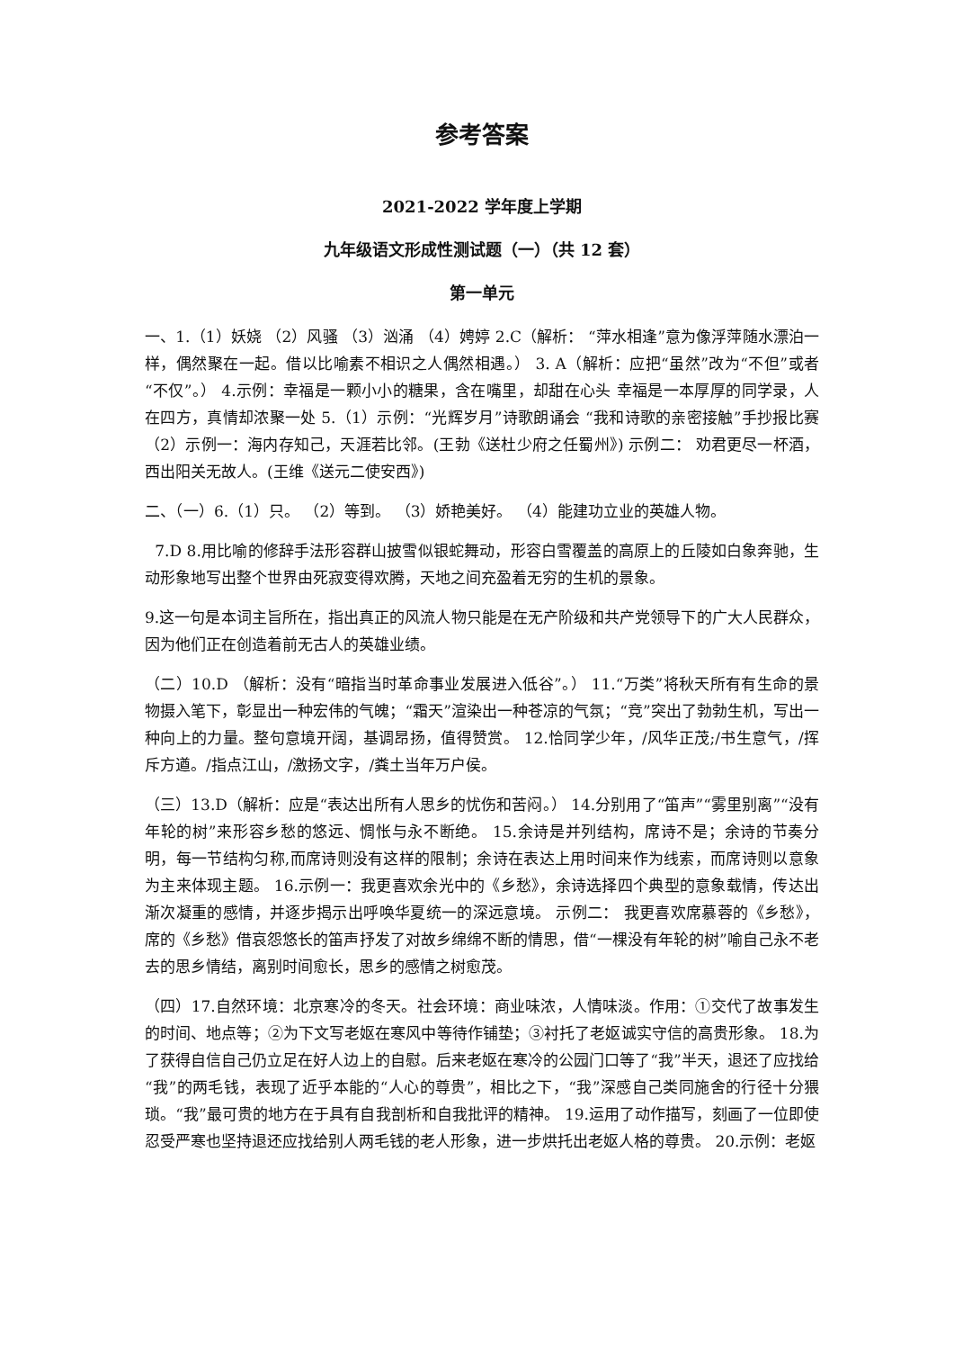参考答案
2021-2022 学年度上学期
九年级语文形成性测试题（一）（共 12 套）
第一单元
一、1.（1）妖娆 （2）风骚 （3）汹涌 （4）娉婷 2.C（解析： “萍水相逢”意为像浮萍随水漂泊一样，偶然聚在一起。借以比喻素不相识之人偶然相遇。） 3. A（解析：应把“虽然”改为“不但”或者“不仅”。） 4.示例：幸福是一颗小小的糖果，含在嘴里，却甜在心头 幸福是一本厚厚的同学录，人在四方，真情却浓聚一处 5.（1）示例：“光辉岁月”诗歌朗诵会 “我和诗歌的亲密接触”手抄报比赛 （2）示例一：海内存知己，天涯若比邻。(王勃《送杜少府之任蜀州》) 示例二： 劝君更尽一杯酒，西出阳关无故人。(王维《送元二使安西》)
二、（一）6.（1）只。 （2）等到。 （3）娇艳美好。 （4）能建功立业的英雄人物。
7.D 8.用比喻的修辞手法形容群山披雪似银蛇舞动，形容白雪覆盖的高原上的丘陵如白象奔驰，生动形象地写出整个世界由死寂变得欢腾，天地之间充盈着无穷的生机的景象。
9.这一句是本词主旨所在，指出真正的风流人物只能是在无产阶级和共产党领导下的广大人民群众，因为他们正在创造着前无古人的英雄业绩。
（二）10.D （解析：没有“暗指当时革命事业发展进入低谷”。） 11.“万类”将秋天所有有生命的景物摄入笔下，彰显出一种宏伟的气魄；“霜天”渲染出一种苍凉的气氛；“竞”突出了勃勃生机，写出一种向上的力量。整句意境开阔，基调昂扬，值得赞赏。 12.恰同学少年，/风华正茂;/书生意气，/挥斥方遒。/指点江山，/激扬文字，/粪土当年万户侯。
（三）13.D（解析：应是“表达出所有人思乡的忧伤和苦闷。） 14.分别用了“笛声”“雾里别离”“没有年轮的树”来形容乡愁的悠远、惆怅与永不断绝。 15.余诗是并列结构，席诗不是；余诗的节奏分明，每一节结构匀称,而席诗则没有这样的限制；余诗在表达上用时间来作为线索，而席诗则以意象为主来体现主题。 16.示例一：我更喜欢余光中的《乡愁》，余诗选择四个典型的意象载情，传达出渐次凝重的感情，并逐步揭示出呼唤华夏统一的深远意境。 示例二： 我更喜欢席慕蓉的《乡愁》，席的《乡愁》借哀怨悠长的笛声抒发了对故乡绵绵不断的情思，借“一棵没有年轮的树”喻自己永不老去的思乡情结，离别时间愈长，思乡的感情之树愈茂。
（四）17.自然环境：北京寒冷的冬天。社会环境：商业味浓，人情味淡。作用：①交代了故事发生的时间、地点等；②为下文写老妪在寒风中等待作铺垫；③衬托了老妪诚实守信的高贵形象。 18.为了获得自信自己仍立足在好人边上的自慰。后来老妪在寒冷的公园门口等了“我”半天，退还了应找给“我”的两毛钱，表现了近乎本能的“人心的尊贵”，相比之下，“我”深感自己类同施舍的行径十分猥琐。“我”最可贵的地方在于具有自我剖析和自我批评的精神。 19.运用了动作描写，刻画了一位即使忍受严寒也坚持退还应找给别人两毛钱的老人形象，进一步烘托出老妪人格的尊贵。 20.示例：老妪